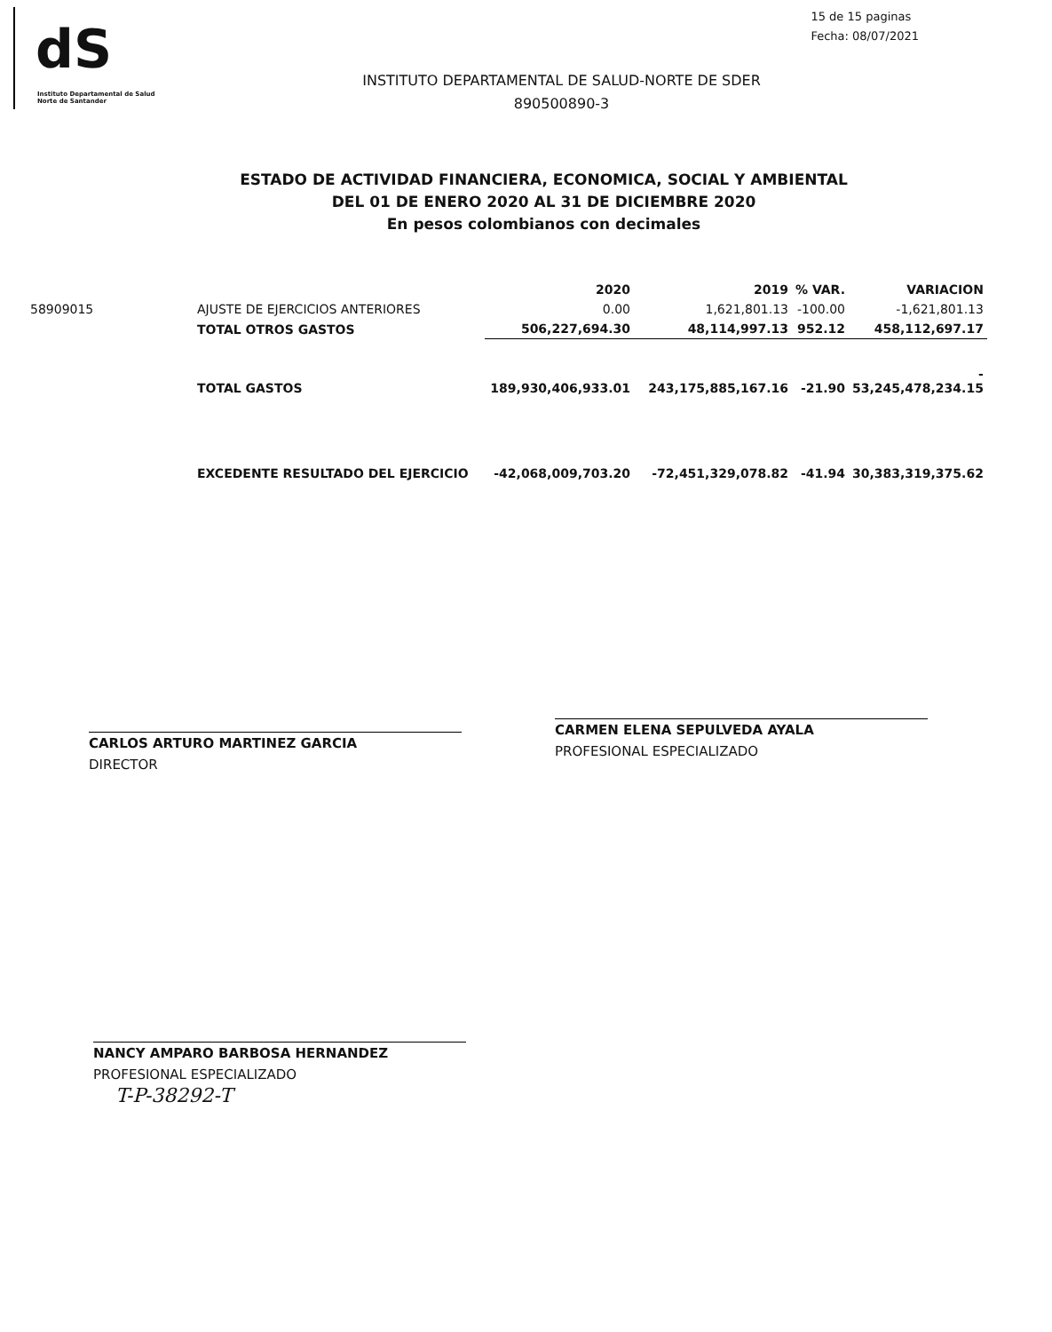dS
Instituto Departamental de Salud
Norte de Santander
15 de 15 paginas
Fecha: 08/07/2021
INSTITUTO DEPARTAMENTAL DE SALUD-NORTE DE SDER
890500890-3
ESTADO DE ACTIVIDAD FINANCIERA, ECONOMICA, SOCIAL Y AMBIENTAL
DEL 01 DE ENERO 2020 AL 31 DE DICIEMBRE 2020
En pesos colombianos con decimales
| | | 2020 | 2019 | % VAR. | VARIACION |
| --- | --- | --- | --- | --- | --- |
| 58909015 | AJUSTE DE EJERCICIOS ANTERIORES | 0.00 | 1,621,801.13 | -100.00 | -1,621,801.13 |
| | TOTAL OTROS GASTOS | 506,227,694.30 | 48,114,997.13 | 952.12 | 458,112,697.17 |
| | TOTAL GASTOS | 189,930,406,933.01 | 243,175,885,167.16 | -21.90 | - 53,245,478,234.15 |
| | EXCEDENTE RESULTADO DEL EJERCICIO | -42,068,009,703.20 | -72,451,329,078.82 | -41.94 | 30,383,319,375.62 |
CARLOS ARTURO MARTINEZ GARCIA
DIRECTOR
CARMEN ELENA SEPULVEDA AYALA
PROFESIONAL ESPECIALIZADO
NANCY AMPARO BARBOSA HERNANDEZ
PROFESIONAL ESPECIALIZADO
T-P-38292-T